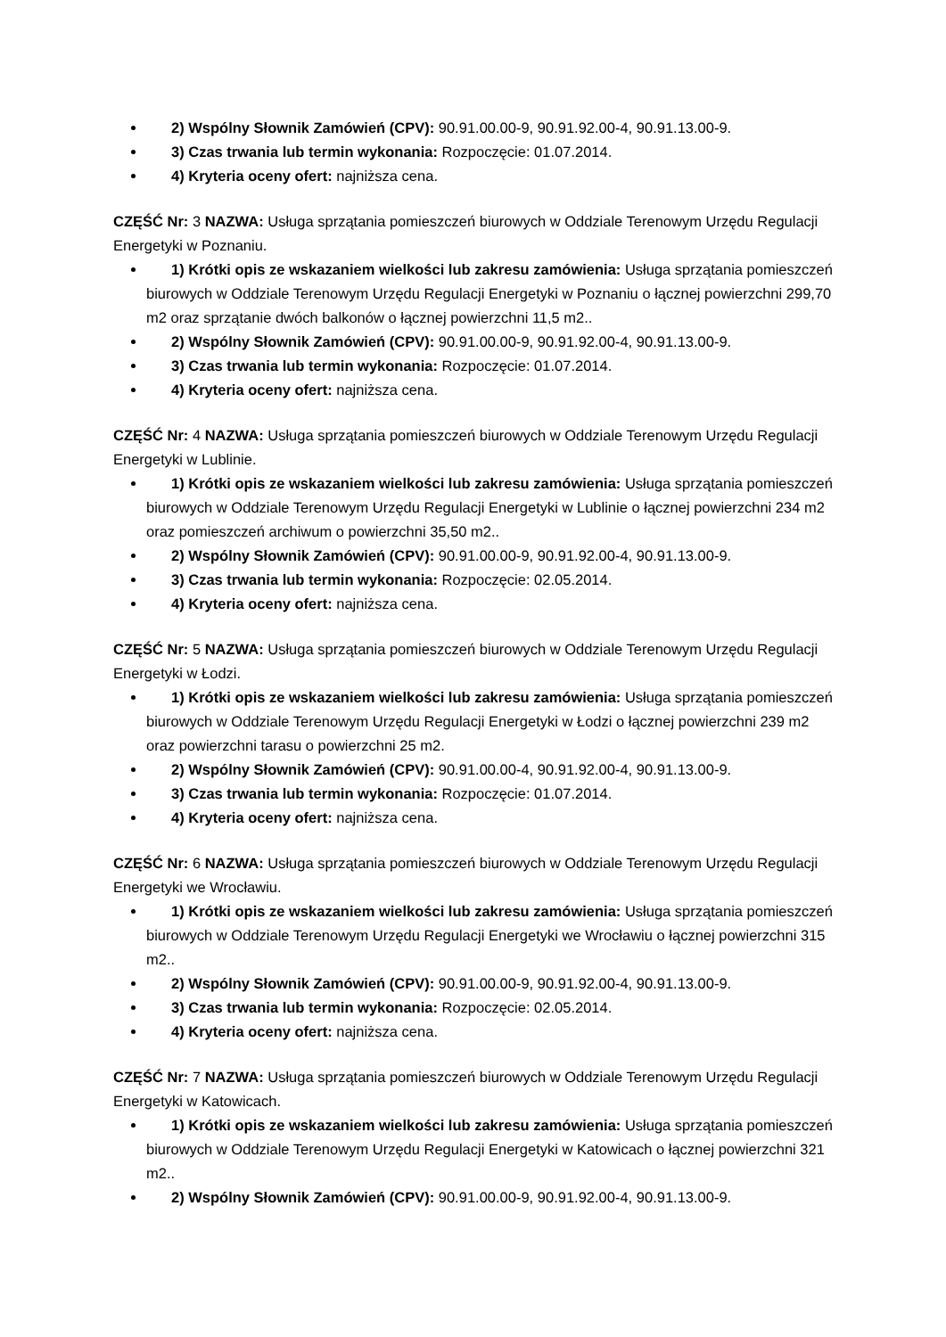2) Wspólny Słownik Zamówień (CPV): 90.91.00.00-9, 90.91.92.00-4, 90.91.13.00-9.
3) Czas trwania lub termin wykonania: Rozpoczęcie: 01.07.2014.
4) Kryteria oceny ofert: najniższa cena.
CZĘŚĆ Nr: 3 NAZWA: Usługa sprzątania pomieszczeń biurowych w Oddziale Terenowym Urzędu Regulacji Energetyki w Poznaniu.
1) Krótki opis ze wskazaniem wielkości lub zakresu zamówienia: Usługa sprzątania pomieszczeń biurowych w Oddziale Terenowym Urzędu Regulacji Energetyki w Poznaniu o łącznej powierzchni 299,70 m2 oraz sprzątanie dwóch balkonów o łącznej powierzchni 11,5 m2..
2) Wspólny Słownik Zamówień (CPV): 90.91.00.00-9, 90.91.92.00-4, 90.91.13.00-9.
3) Czas trwania lub termin wykonania: Rozpoczęcie: 01.07.2014.
4) Kryteria oceny ofert: najniższa cena.
CZĘŚĆ Nr: 4 NAZWA: Usługa sprzątania pomieszczeń biurowych w Oddziale Terenowym Urzędu Regulacji Energetyki w Lublinie.
1) Krótki opis ze wskazaniem wielkości lub zakresu zamówienia: Usługa sprzątania pomieszczeń biurowych w Oddziale Terenowym Urzędu Regulacji Energetyki w Lublinie o łącznej powierzchni 234 m2 oraz pomieszczeń archiwum o powierzchni 35,50 m2..
2) Wspólny Słownik Zamówień (CPV): 90.91.00.00-9, 90.91.92.00-4, 90.91.13.00-9.
3) Czas trwania lub termin wykonania: Rozpoczęcie: 02.05.2014.
4) Kryteria oceny ofert: najniższa cena.
CZĘŚĆ Nr: 5 NAZWA: Usługa sprzątania pomieszczeń biurowych w Oddziale Terenowym Urzędu Regulacji Energetyki w Łodzi.
1) Krótki opis ze wskazaniem wielkości lub zakresu zamówienia: Usługa sprzątania pomieszczeń biurowych w Oddziale Terenowym Urzędu Regulacji Energetyki w Łodzi o łącznej powierzchni 239 m2 oraz powierzchni tarasu o powierzchni 25 m2.
2) Wspólny Słownik Zamówień (CPV): 90.91.00.00-4, 90.91.92.00-4, 90.91.13.00-9.
3) Czas trwania lub termin wykonania: Rozpoczęcie: 01.07.2014.
4) Kryteria oceny ofert: najniższa cena.
CZĘŚĆ Nr: 6 NAZWA: Usługa sprzątania pomieszczeń biurowych w Oddziale Terenowym Urzędu Regulacji Energetyki we Wrocławiu.
1) Krótki opis ze wskazaniem wielkości lub zakresu zamówienia: Usługa sprzątania pomieszczeń biurowych w Oddziale Terenowym Urzędu Regulacji Energetyki we Wrocławiu o łącznej powierzchni 315 m2..
2) Wspólny Słownik Zamówień (CPV): 90.91.00.00-9, 90.91.92.00-4, 90.91.13.00-9.
3) Czas trwania lub termin wykonania: Rozpoczęcie: 02.05.2014.
4) Kryteria oceny ofert: najniższa cena.
CZĘŚĆ Nr: 7 NAZWA: Usługa sprzątania pomieszczeń biurowych w Oddziale Terenowym Urzędu Regulacji Energetyki w Katowicach.
1) Krótki opis ze wskazaniem wielkości lub zakresu zamówienia: Usługa sprzątania pomieszczeń biurowych w Oddziale Terenowym Urzędu Regulacji Energetyki w Katowicach o łącznej powierzchni 321 m2..
2) Wspólny Słownik Zamówień (CPV): 90.91.00.00-9, 90.91.92.00-4, 90.91.13.00-9.